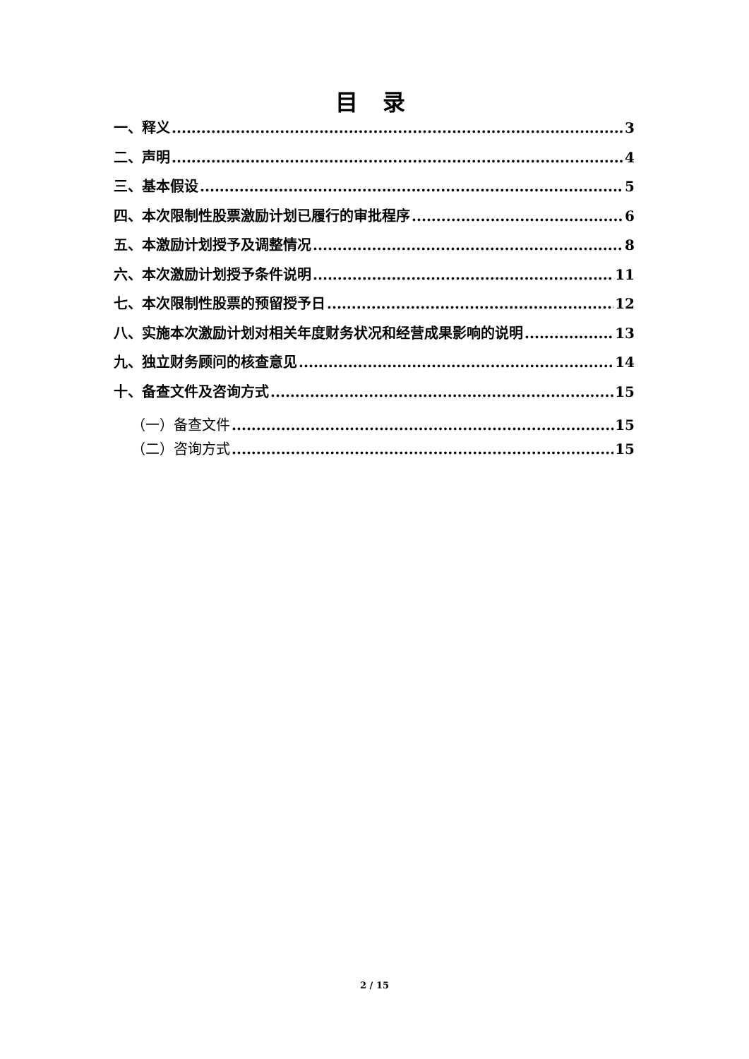目 录
一、释义 3
二、声明 4
三、基本假设 5
四、本次限制性股票激励计划已履行的审批程序 6
五、本激励计划授予及调整情况 8
六、本次激励计划授予条件说明 11
七、本次限制性股票的预留授予日 12
八、实施本次激励计划对相关年度财务状况和经营成果影响的说明 13
九、独立财务顾问的核查意见 14
十、备查文件及咨询方式 15
（一）备查文件 15
（二）咨询方式 15
2 / 15